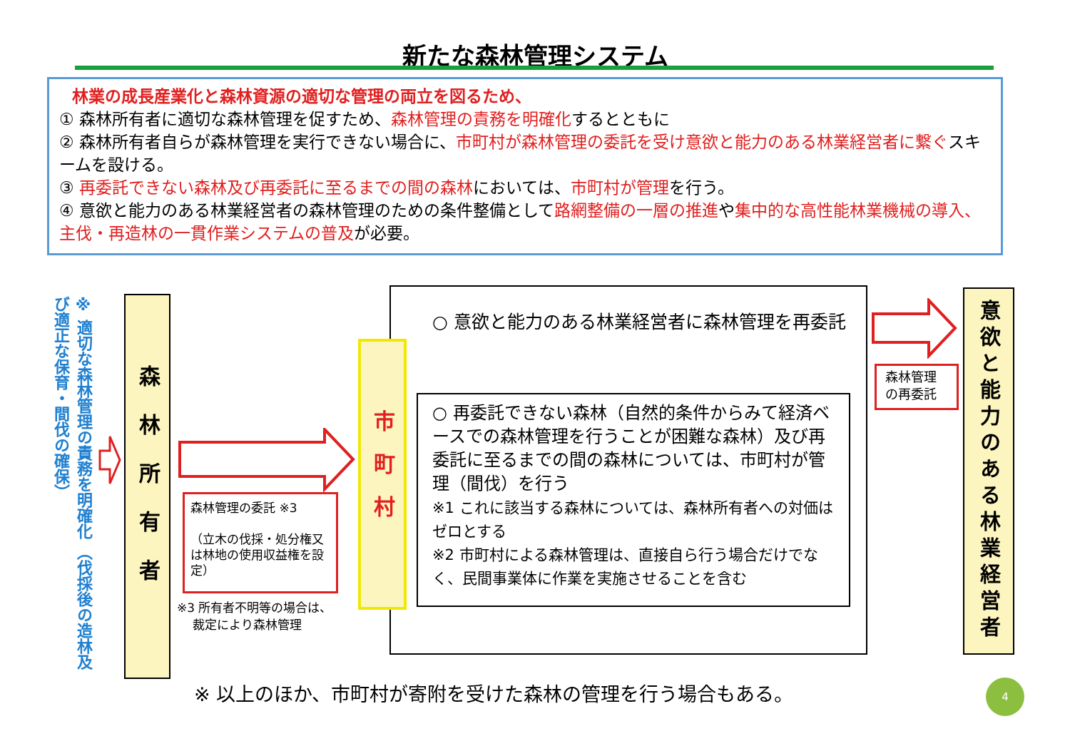新たな森林管理システム
林業の成長産業化と森林資源の適切な管理の両立を図るため、
① 森林所有者に適切な森林管理を促すため、森林管理の責務を明確化するとともに
② 森林所有者自らが森林管理を実行できない場合に、市町村が森林管理の委託を受け意欲と能力のある林業経営者に繋ぐスキームを設ける。
③ 再委託できない森林及び再委託に至るまでの間の森林においては、市町村が管理を行う。
④ 意欲と能力のある林業経営者の森林管理のための条件整備として路網整備の一層の推進や集中的な高性能林業機械の導入、主伐・再造林の一貫作業システムの普及が必要。
※ 適切な森林管理の責務を明確化 （伐採後の造林及び適正な保育・間伐の確保）
森林所有者
森林管理の委託 ※3
（立木の伐採・処分権又は林地の使用収益権を設定）
※3 所有者不明等の場合は、
裁定により森林管理
市町村
○ 意欲と能力のある林業経営者に森林管理を再委託
○ 再委託できない森林（自然的条件からみて経済ベースでの森林管理を行うことが困難な森林）及び再委託に至るまでの間の森林については、市町村が管理（間伐）を行う
※1 これに該当する森林については、森林所有者への対価はゼロとする
※2 市町村による森林管理は、直接自ら行う場合だけでなく、民間事業体に作業を実施させることを含む
森林管理の再委託
意欲と能力のある林業経営者
※ 以上のほか、市町村が寄附を受けた森林の管理を行う場合もある。
4